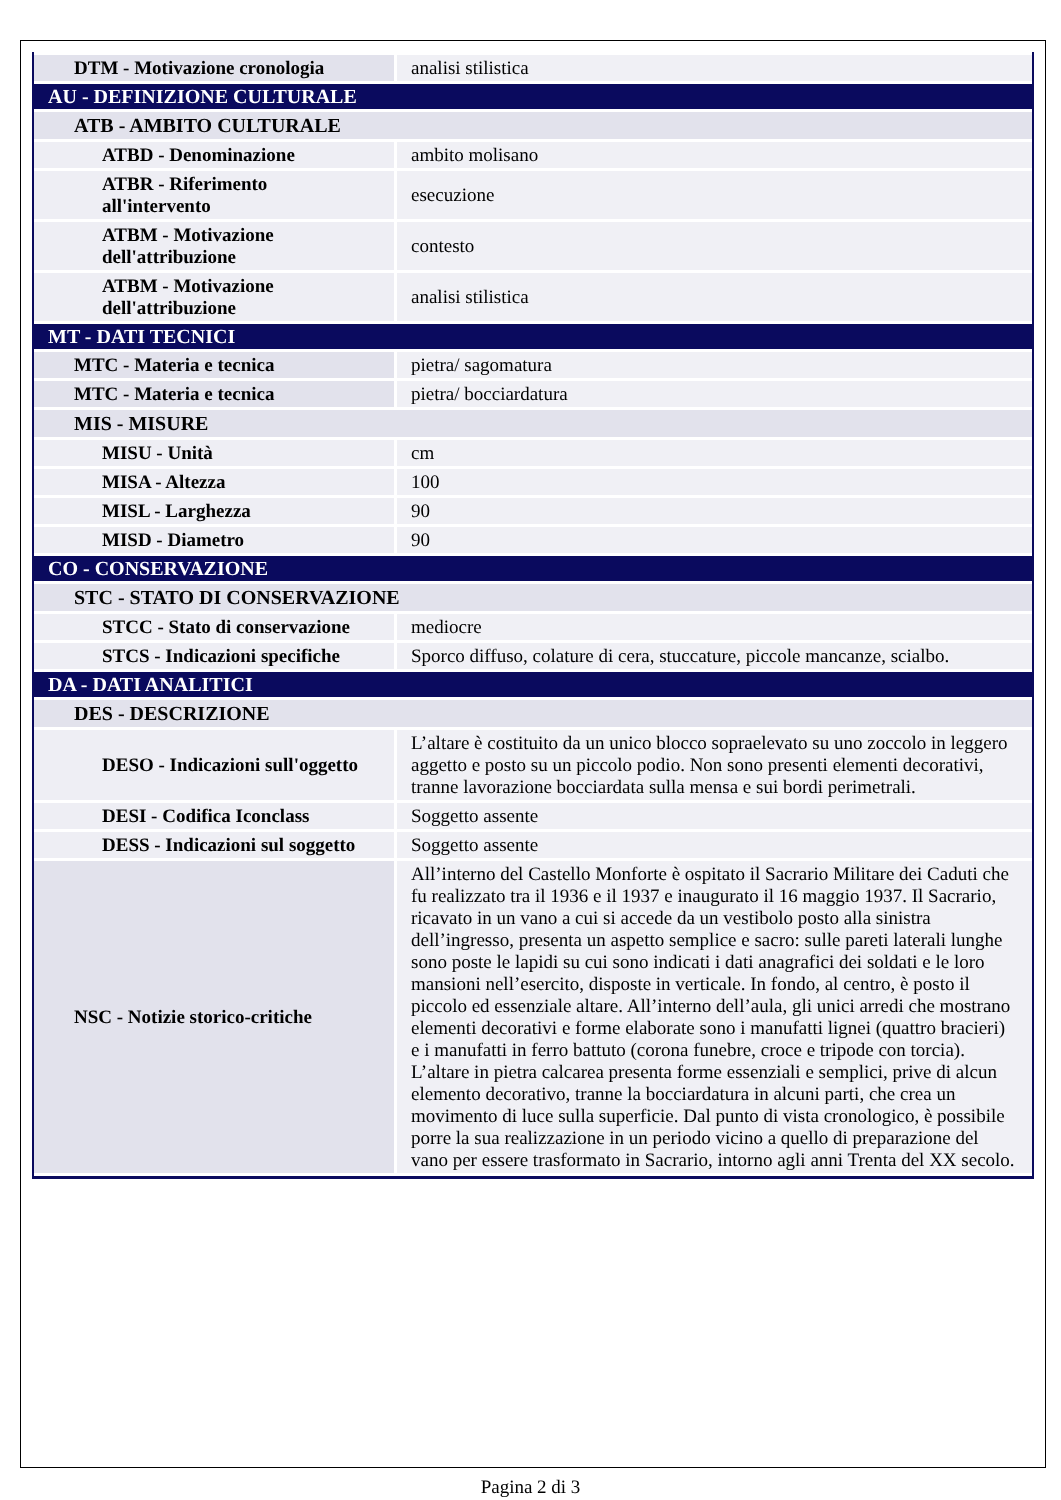| DTM - Motivazione cronologia | analisi stilistica |
| AU - DEFINIZIONE CULTURALE | |
| ATB - AMBITO CULTURALE | |
| ATBD - Denominazione | ambito molisano |
| ATBR - Riferimento all'intervento | esecuzione |
| ATBM - Motivazione dell'attribuzione | contesto |
| ATBM - Motivazione dell'attribuzione | analisi stilistica |
| MT - DATI TECNICI | |
| MTC - Materia e tecnica | pietra/ sagomatura |
| MTC - Materia e tecnica | pietra/ bocciardatura |
| MIS - MISURE | |
| MISU - Unità | cm |
| MISA - Altezza | 100 |
| MISL - Larghezza | 90 |
| MISD - Diametro | 90 |
| CO - CONSERVAZIONE | |
| STC - STATO DI CONSERVAZIONE | |
| STCC - Stato di conservazione | mediocre |
| STCS - Indicazioni specifiche | Sporco diffuso, colature di cera, stuccature, piccole mancanze, scialbo. |
| DA - DATI ANALITICI | |
| DES - DESCRIZIONE | |
| DESO - Indicazioni sull'oggetto | L’altare è costituito da un unico blocco sopraelevato su uno zoccolo in leggero aggetto e posto su un piccolo podio. Non sono presenti elementi decorativi, tranne lavorazione bocciardata sulla mensa e sui bordi perimetrali. |
| DESI - Codifica Iconclass | Soggetto assente |
| DESS - Indicazioni sul soggetto | Soggetto assente |
| NSC - Notizie storico-critiche | All’interno del Castello Monforte è ospitato il Sacrario Militare dei Caduti che fu realizzato tra il 1936 e il 1937 e inaugurato il 16 maggio 1937. Il Sacrario, ricavato in un vano a cui si accede da un vestibolo posto alla sinistra dell’ingresso, presenta un aspetto semplice e sacro: sulle pareti laterali lunghe sono poste le lapidi su cui sono indicati i dati anagrafici dei soldati e le loro mansioni nell’esercito, disposte in verticale. In fondo, al centro, è posto il piccolo ed essenziale altare. All’interno dell’aula, gli unici arredi che mostrano elementi decorativi e forme elaborate sono i manufatti lignei (quattro bracieri) e i manufatti in ferro battuto (corona funebre, croce e tripode con torcia). L’altare in pietra calcarea presenta forme essenziali e semplici, prive di alcun elemento decorativo, tranne la bocciardatura in alcuni parti, che crea un movimento di luce sulla superficie. Dal punto di vista cronologico, è possibile porre la sua realizzazione in un periodo vicino a quello di preparazione del vano per essere trasformato in Sacrario, intorno agli anni Trenta del XX secolo. |
Pagina 2 di 3